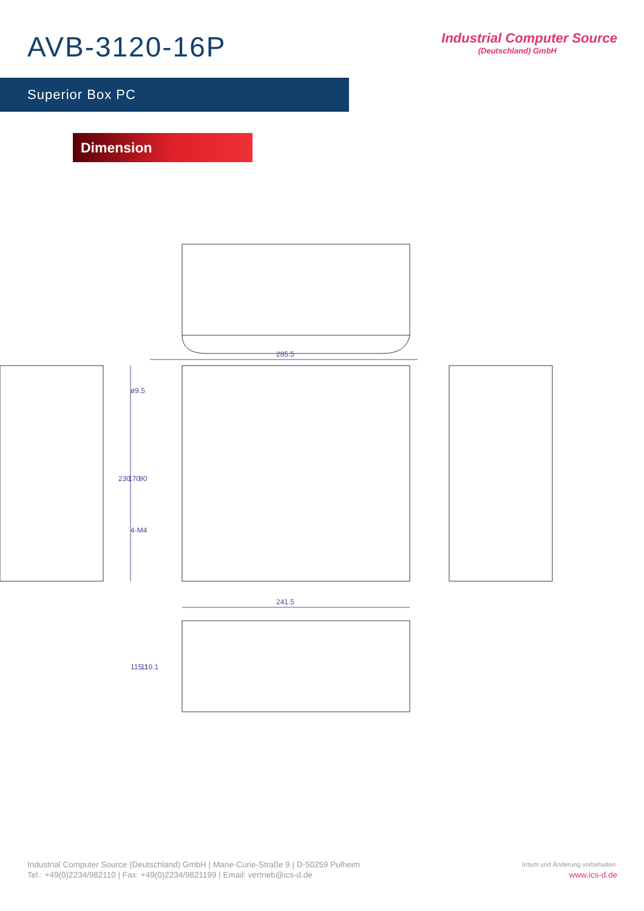AVB-3120-16P
Industrial Computer Source
(Deutschland) GmbH
Superior Box PC
Dimension
285.5
241.5
230
170
90
ø9.5
4-M4
115.1
110.1
Industrial Computer Source (Deutschland) GmbH | Marie-Curie-Straße 9 | D-50259 Pulheim
Tel.: +49(0)2234/982110 | Fax: +49(0)2234/9821199 | Email: vertrieb@ics-d.de
Irrtum und Änderung vorbehalten.
www.ics-d.de